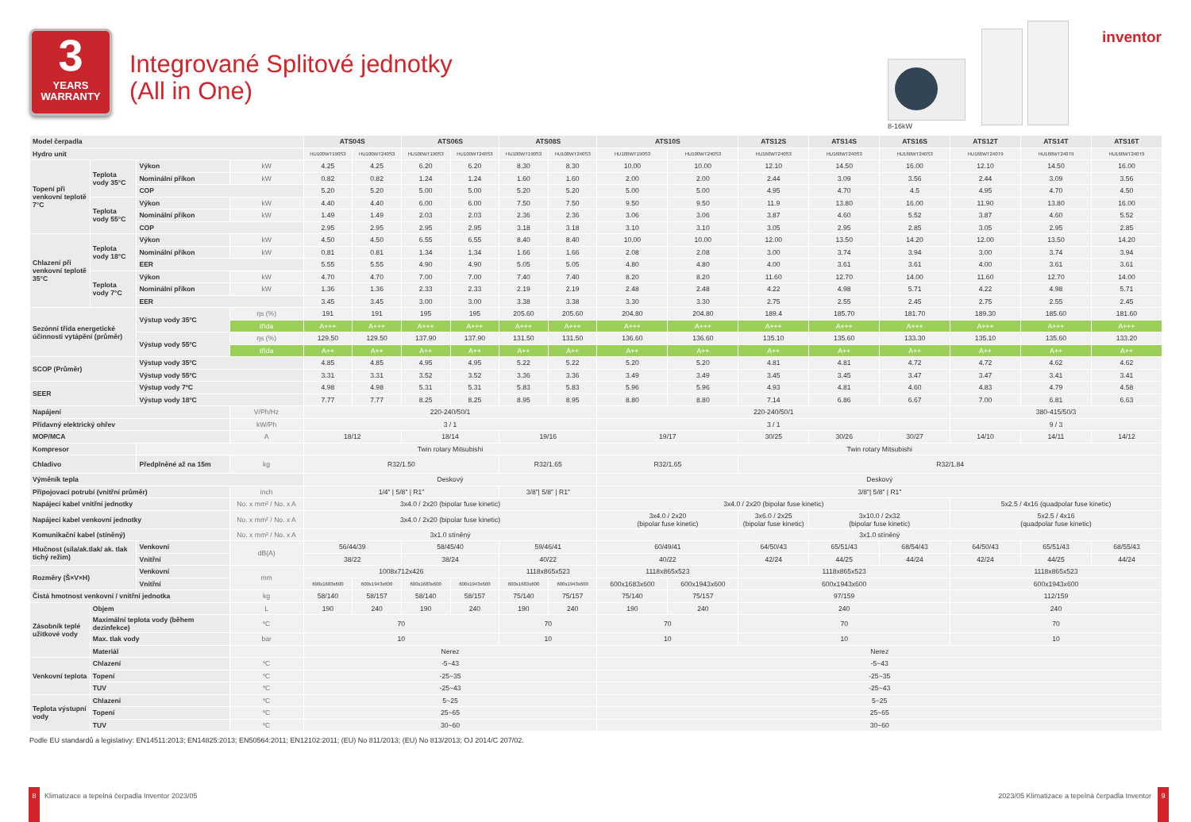3
YEARS
WARRANTY
Integrované Splitové jednotky
(All in One)
8-16kW
inventor
| Model čerpadla | | | | ATS04S | | ATS06S | | ATS08S | | ATS10S | | ATS12S | ATS14S | ATS16S | ATS12T | ATS14T | ATS16T |
| Hydro unit | | | | HU100WT190S3 | HU100WT240S3 | HU100WT190S3 | HU100WT240S3 | HU100WT190S3 | HU100WT240S3 | HU100WT190S3 | HU100WT240S3 | HU160WT240S3 | HU160WT240S3 | HU160WT240S3 | HU160WT240T9 | HU160WT240T9 | HU160WT240T9 |
| Topení při venkovní teplotě 7°C | Teplota vody 35°C | Výkon | kW | 4.25 | 4.25 | 6.20 | 6.20 | 8.30 | 8.30 | 10.00 | 10.00 | 12.10 | 14.50 | 16.00 | 12.10 | 14.50 | 16.00 |
| | | Nominální příkon | kW | 0.82 | 0.82 | 1.24 | 1.24 | 1.60 | 1.60 | 2.00 | 2.00 | 2.44 | 3.09 | 3.56 | 2.44 | 3.09 | 3.56 |
| | | COP | | 5.20 | 5.20 | 5.00 | 5.00 | 5.20 | 5.20 | 5.00 | 5.00 | 4.95 | 4.70 | 4.5 | 4.95 | 4.70 | 4.50 |
| | Teplota vody 55°C | Výkon | kW | 4.40 | 4.40 | 6.00 | 6.00 | 7.50 | 7.50 | 9.50 | 9.50 | 11.9 | 13.80 | 16.00 | 11.90 | 13.80 | 16.00 |
| | | Nominální příkon | kW | 1.49 | 1.49 | 2.03 | 2.03 | 2.36 | 2.36 | 3.06 | 3.06 | 3.87 | 4.60 | 5.52 | 3.87 | 4.60 | 5.52 |
| | | COP | | 2.95 | 2.95 | 2.95 | 2.95 | 3.18 | 3.18 | 3.10 | 3.10 | 3.05 | 2.95 | 2.85 | 3.05 | 2.95 | 2.85 |
| Chlazení při venkovní teplotě 35°C | Teplota vody 18°C | Výkon | kW | 4.50 | 4.50 | 6.55 | 6.55 | 8.40 | 8.40 | 10.00 | 10.00 | 12.00 | 13.50 | 14.20 | 12.00 | 13.50 | 14.20 |
| | | Nominální příkon | kW | 0.81 | 0.81 | 1.34 | 1.34 | 1.66 | 1.66 | 2.08 | 2.08 | 3.00 | 3.74 | 3.94 | 3.00 | 3.74 | 3.94 |
| | | EER | | 5.55 | 5.55 | 4.90 | 4.90 | 5.05 | 5.05 | 4.80 | 4.80 | 4.00 | 3.61 | 3.61 | 4.00 | 3.61 | 3.61 |
| | Teplota vody 7°C | Výkon | kW | 4.70 | 4.70 | 7.00 | 7.00 | 7.40 | 7.40 | 8.20 | 8.20 | 11.60 | 12.70 | 14.00 | 11.60 | 12.70 | 14.00 |
| | | Nominální příkon | kW | 1.36 | 1.36 | 2.33 | 2.33 | 2.19 | 2.19 | 2.48 | 2.48 | 4.22 | 4.98 | 5.71 | 4.22 | 4.98 | 5.71 |
| | | EER | | 3.45 | 3.45 | 3.00 | 3.00 | 3.38 | 3.38 | 3.30 | 3.30 | 2.75 | 2.55 | 2.45 | 2.75 | 2.55 | 2.45 |
| Sezónní třída energetické účinnosti vytápění (průměr) | | Výstup vody 35ºC | ηs (%) | 191 | 191 | 195 | 195 | 205.60 | 205.60 | 204.80 | 204.80 | 189.4 | 185.70 | 181.70 | 189.30 | 185.60 | 181.60 |
| | | | třída | A+++ | A+++ | A+++ | A+++ | A+++ | A+++ | A+++ | A+++ | A+++ | A+++ | A+++ | A+++ | A+++ | A+++ |
| | | Výstup vody 55ºC | ηs (%) | 129.50 | 129.50 | 137.90 | 137.90 | 131.50 | 131.50 | 136.60 | 136.60 | 135.10 | 135.60 | 133.30 | 135.10 | 135.60 | 133.20 |
| | | | třída | A++ | A++ | A++ | A++ | A++ | A++ | A++ | A++ | A++ | A++ | A++ | A++ | A++ | A++ |
| SCOP (Průměr) | | Výstup vody 35ºC | | 4.85 | 4.85 | 4.95 | 4.95 | 5.22 | 5.22 | 5.20 | 5.20 | 4.81 | 4.81 | 4.72 | 4.72 | 4.62 | 4.62 |
| | | Výstup vody 55ºC | | 3.31 | 3.31 | 3.52 | 3.52 | 3.36 | 3.36 | 3.49 | 3.49 | 3.45 | 3.45 | 3.47 | 3.47 | 3.41 | 3.41 |
| SEER | | Výstup vody 7ºC | | 4.98 | 4.98 | 5.31 | 5.31 | 5.83 | 5.83 | 5.96 | 5.96 | 4.93 | 4.81 | 4.60 | 4.83 | 4.79 | 4.58 |
| | | Výstup vody 18ºC | | 7.77 | 7.77 | 8.25 | 8.25 | 8.95 | 8.95 | 8.80 | 8.80 | 7.14 | 6.86 | 6.67 | 7.00 | 6.81 | 6.63 |
| Napájení | | | V/Ph/Hz | 220-240/50/1 | | | | | | 220-240/50/1 | | | | | 380-415/50/3 | | |
| Přídavný elektrický ohřev | | | kW/Ph | 3 / 1 | | | | | | 3 / 1 | | | | | 9 / 3 | | |
| MOP/MCA | | | A | 18/12 | | 18/14 | | 19/16 | | 19/17 | | 30/25 | 30/26 | 30/27 | 14/10 | 14/11 | 14/12 |
| Kompresor | | | | Twin rotary Mitsubishi | | | | | | Twin rotary Mitsubishi | | | | | | | |
| Chladivo | | Předplněné až na 15m | kg | R32/1.50 | | | | R32/1.65 | | R32/1.65 | | R32/1.84 | | | | | |
| Výměník tepla | | | | Deskový | | | | | | Deskový | | | | | | | |
| Připojovací potrubí (vnitřní průměr) | | | inch | 1/4” / 5/8” / R1” | | | | 3/8”/ 5/8” / R1” | | 3/8”/ 5/8” / R1” | | | | | | | |
| Napájecí kabel vnitřní jednotky | | | No. x mm² / No. x A | 3x4.0 / 2x20 (bipolar fuse kinetic) | | | | | | 3x4.0 / 2x20 (bipolar fuse kinetic) | | | | | 5x2.5 / 4x16 (quadpolar fuse kinetic) | | |
| Napájecí kabel venkovní jednotky | | | No. x mm² / No. x A | 3x4.0 / 2x20 (bipolar fuse kinetic) | | | | | | 3x4.0 / 2x20 (bipolar fuse kinetic) | | 3x6.0 / 2x25 (bipolar fuse kinetic) | 3x10.0 / 2x32 (bipolar fuse kinetic) | | 5x2.5 / 4x16 (quadpolar fuse kinetic) | | |
| Komunikační kabel (stíněný) | | | No. x mm² / No. x A | 3x1.0 stíněný | | | | | | 3x1.0 stíněný | | | | | | | |
| Hlučnost (síla/ak.tlak/ ak. tlak tichý režim) | | Venkovní | dB(A) | 56/44/39 | | 58/45/40 | | 59/46/41 | | 60/49/41 | | 64/50/43 | 65/51/43 | 68/54/43 | 64/50/43 | 65/51/43 | 68/55/43 |
| | | Vnitřní | | 38/22 | | 38/24 | | 40/22 | | 40/22 | | 42/24 | 44/25 | 44/24 | 42/24 | 44/25 | 44/24 |
| Rozměry (Š×V×H) | | Venkovní | mm | 1008x712x426 | | | | 1118x865x523 | | 1118x865x523 | | 1118x865x523 | | | 1118x865x523 | | |
| | | Vnitřní | | 600x1683x600 | 600x1943x600 | 600x1683x600 | 600x1943x600 | 600x1683x600 | 600x1943x600 | 600x1683x600 | 600x1943x600 | 600x1943x600 | | | 600x1943x600 | | |
| Čistá hmotnost venkovní / vnitřní jednotka | | | kg | 58/140 | 58/157 | 58/140 | 58/157 | 75/140 | 75/157 | 75/140 | 75/157 | 97/159 | | | 112/159 | | |
| Zásobník teplé užitkové vody | Objem | | L | 190 | 240 | 190 | 240 | 190 | 240 | 190 | 240 | 240 | | | 240 | | |
| | Maximální teplota vody (během dezinfekce) | | ºC | 70 | | | | 70 | | 70 | | 70 | | | 70 | | |
| | Max. tlak vody | | bar | 10 | | | | 10 | | 10 | | 10 | | | 10 | | |
| | Materiál | | | Nerez | | | | | | Nerez | | | | | | | |
| Venkovní teplota | Chlazení | | ºC | -5~43 | | | | | | -5~43 | | | | | | | |
| | Topení | | ºC | -25~35 | | | | | | -25~35 | | | | | | | |
| | TUV | | ºC | -25~43 | | | | | | -25~43 | | | | | | | |
| Teplota výstupní vody | Chlazení | | ºC | 5~25 | | | | | | 5~25 | | | | | | | |
| | Topení | | ºC | 25~65 | | | | | | 25~65 | | | | | | | |
| | TUV | | ºC | 30~60 | | | | | | 30~60 | | | | | | | |
Podle EU standardů a legislativy: EN14511:2013; EN14825:2013; EN50564:2011; EN12102:2011; (EU) No 811/2013; (EU) No 813/2013; OJ 2014/C 207/02.
8
Klimatizace a tepelná čerpadla Inventor 2023/05
2023/05 Klimatizace a tepelná čerpadla Inventor
9